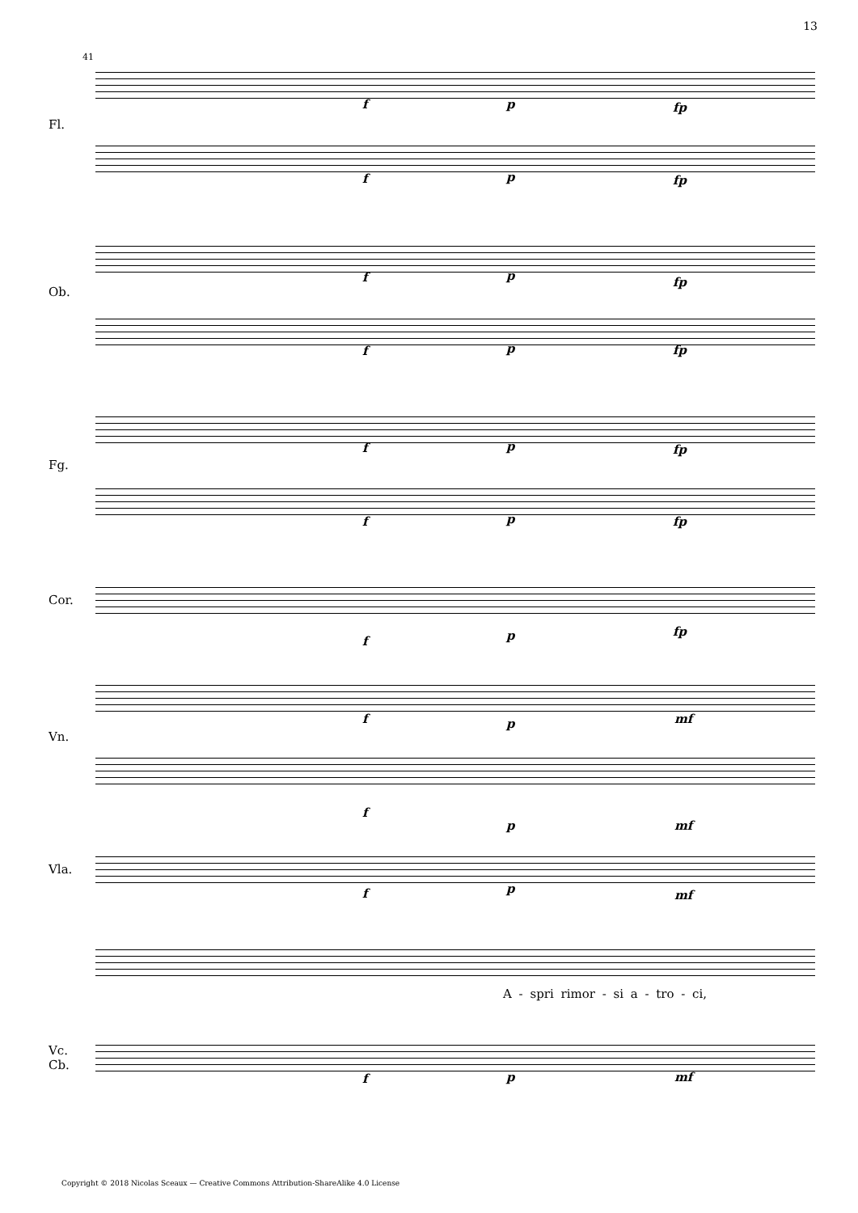13
41
Fl.
Ob.
Fg.
Cor.
Vn.
Vla.
Vc.
Cb.
f p fp
f p fp
f p fp
f p fp
f p fp
f p fp
f p fp
f p mf
f
p mf
f p mf
A - spri rimor - si a - tro - ci,
f p mf
Copyright © 2018 Nicolas Sceaux — Creative Commons Attribution-ShareAlike 4.0 License